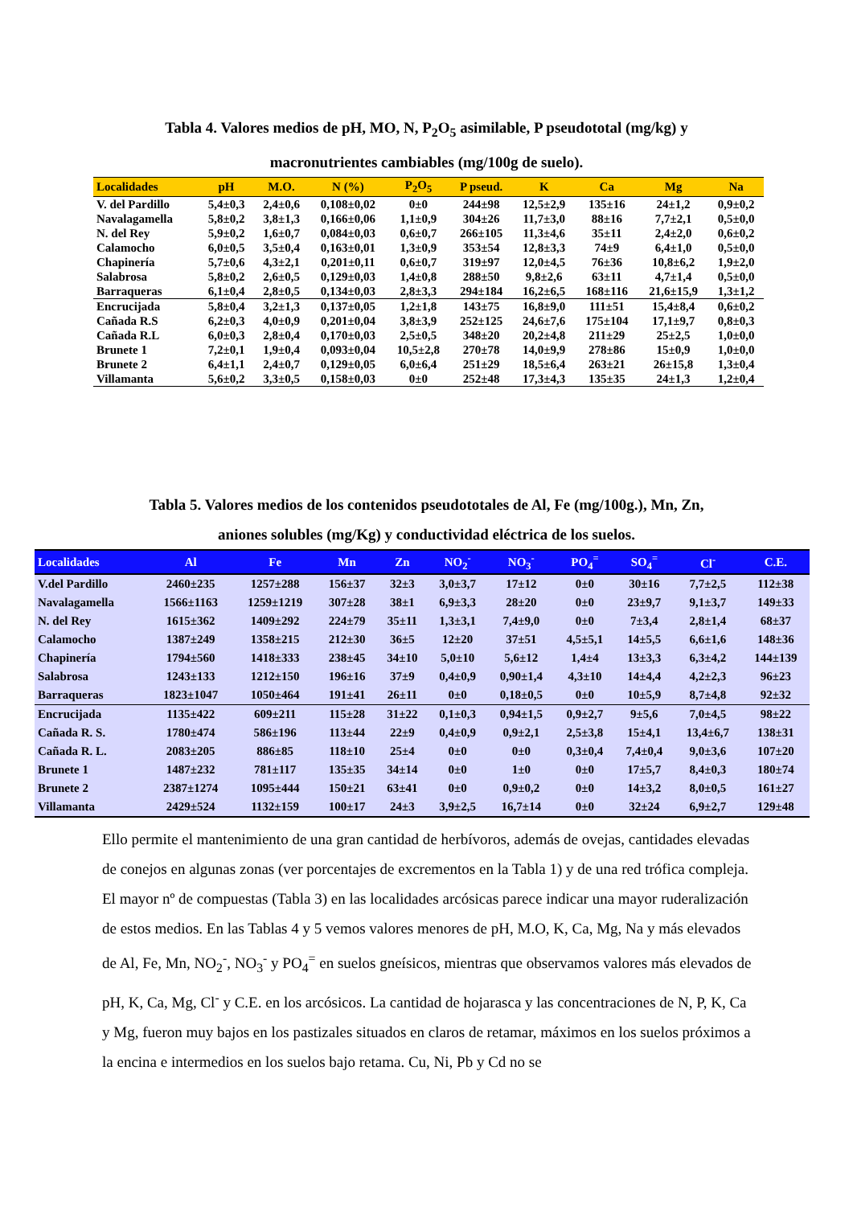Tabla 4. Valores medios de pH, MO, N, P<sub>2</sub>O<sub>5</sub> asimilable, P pseudototal (mg/kg) y
macronutrientes cambiables (mg/100g de suelo).
| Localidades | pH | M.O. | N (%) | P<sub>2</sub>O<sub>5</sub> | P pseud. | K | Ca | Mg | Na |
| --- | --- | --- | --- | --- | --- | --- | --- | --- | --- |
| V. del Pardillo | 5,4±0,3 | 2,4±0,6 | 0,108±0,02 | 0±0 | 244±98 | 12,5±2,9 | 135±16 | 24±1,2 | 0,9±0,2 |
| Navalagamella | 5,8±0,2 | 3,8±1,3 | 0,166±0,06 | 1,1±0,9 | 304±26 | 11,7±3,0 | 88±16 | 7,7±2,1 | 0,5±0,0 |
| N. del Rey | 5,9±0,2 | 1,6±0,7 | 0,084±0,03 | 0,6±0,7 | 266±105 | 11,3±4,6 | 35±11 | 2,4±2,0 | 0,6±0,2 |
| Calamocho | 6,0±0,5 | 3,5±0,4 | 0,163±0,01 | 1,3±0,9 | 353±54 | 12,8±3,3 | 74±9 | 6,4±1,0 | 0,5±0,0 |
| Chapinería | 5,7±0,6 | 4,3±2,1 | 0,201±0,11 | 0,6±0,7 | 319±97 | 12,0±4,5 | 76±36 | 10,8±6,2 | 1,9±2,0 |
| Salabrosa | 5,8±0,2 | 2,6±0,5 | 0,129±0,03 | 1,4±0,8 | 288±50 | 9,8±2,6 | 63±11 | 4,7±1,4 | 0,5±0,0 |
| Barraqueras | 6,1±0,4 | 2,8±0,5 | 0,134±0,03 | 2,8±3,3 | 294±184 | 16,2±6,5 | 168±116 | 21,6±15,9 | 1,3±1,2 |
| Encrucijada | 5,8±0,4 | 3,2±1,3 | 0,137±0,05 | 1,2±1,8 | 143±75 | 16,8±9,0 | 111±51 | 15,4±8,4 | 0,6±0,2 |
| Cañada R.S | 6,2±0,3 | 4,0±0,9 | 0,201±0,04 | 3,8±3,9 | 252±125 | 24,6±7,6 | 175±104 | 17,1±9,7 | 0,8±0,3 |
| Cañada R.L | 6,0±0,3 | 2,8±0,4 | 0,170±0,03 | 2,5±0,5 | 348±20 | 20,2±4,8 | 211±29 | 25±2,5 | 1,0±0,0 |
| Brunete 1 | 7,2±0,1 | 1,9±0,4 | 0,093±0,04 | 10,5±2,8 | 270±78 | 14,0±9,9 | 278±86 | 15±0,9 | 1,0±0,0 |
| Brunete 2 | 6,4±1,1 | 2,4±0,7 | 0,129±0,05 | 6,0±6,4 | 251±29 | 18,5±6,4 | 263±21 | 26±15,8 | 1,3±0,4 |
| Villamanta | 5,6±0,2 | 3,3±0,5 | 0,158±0,03 | 0±0 | 252±48 | 17,3±4,3 | 135±35 | 24±1,3 | 1,2±0,4 |
Tabla 5. Valores medios de los contenidos pseudototales de Al, Fe (mg/100g.), Mn, Zn,
aniones solubles (mg/Kg) y conductividad eléctrica de los suelos.
| Localidades | Al | Fe | Mn | Zn | NO<sub>2</sub><sup>-</sup> | NO<sub>3</sub><sup>-</sup> | PO<sub>4</sub><sup>=</sup> | SO<sub>4</sub><sup>=</sup> | Cl<sup>-</sup> | C.E. |
| --- | --- | --- | --- | --- | --- | --- | --- | --- | --- | --- |
| V.del Pardillo | 2460±235 | 1257±288 | 156±37 | 32±3 | 3,0±3,7 | 17±12 | 0±0 | 30±16 | 7,7±2,5 | 112±38 |
| Navalagamella | 1566±1163 | 1259±1219 | 307±28 | 38±1 | 6,9±3,3 | 28±20 | 0±0 | 23±9,7 | 9,1±3,7 | 149±33 |
| N. del Rey | 1615±362 | 1409±292 | 224±79 | 35±11 | 1,3±3,1 | 7,4±9,0 | 0±0 | 7±3,4 | 2,8±1,4 | 68±37 |
| Calamocho | 1387±249 | 1358±215 | 212±30 | 36±5 | 12±20 | 37±51 | 4,5±5,1 | 14±5,5 | 6,6±1,6 | 148±36 |
| Chapinería | 1794±560 | 1418±333 | 238±45 | 34±10 | 5,0±10 | 5,6±12 | 1,4±4 | 13±3,3 | 6,3±4,2 | 144±139 |
| Salabrosa | 1243±133 | 1212±150 | 196±16 | 37±9 | 0,4±0,9 | 0,90±1,4 | 4,3±10 | 14±4,4 | 4,2±2,3 | 96±23 |
| Barraqueras | 1823±1047 | 1050±464 | 191±41 | 26±11 | 0±0 | 0,18±0,5 | 0±0 | 10±5,9 | 8,7±4,8 | 92±32 |
| Encrucijada | 1135±422 | 609±211 | 115±28 | 31±22 | 0,1±0,3 | 0,94±1,5 | 0,9±2,7 | 9±5,6 | 7,0±4,5 | 98±22 |
| Cañada R. S. | 1780±474 | 586±196 | 113±44 | 22±9 | 0,4±0,9 | 0,9±2,1 | 2,5±3,8 | 15±4,1 | 13,4±6,7 | 138±31 |
| Cañada R. L. | 2083±205 | 886±85 | 118±10 | 25±4 | 0±0 | 0±0 | 0,3±0,4 | 7,4±0,4 | 9,0±3,6 | 107±20 |
| Brunete 1 | 1487±232 | 781±117 | 135±35 | 34±14 | 0±0 | 1±0 | 0±0 | 17±5,7 | 8,4±0,3 | 180±74 |
| Brunete 2 | 2387±1274 | 1095±444 | 150±21 | 63±41 | 0±0 | 0,9±0,2 | 0±0 | 14±3,2 | 8,0±0,5 | 161±27 |
| Villamanta | 2429±524 | 1132±159 | 100±17 | 24±3 | 3,9±2,5 | 16,7±14 | 0±0 | 32±24 | 6,9±2,7 | 129±48 |
Ello permite el mantenimiento de una gran cantidad de herbívoros, además de ovejas, cantidades elevadas de conejos en algunas zonas (ver porcentajes de excrementos en la Tabla 1) y de una red trófica compleja. El mayor nº de compuestas (Tabla 3) en las localidades arcósicas parece indicar una mayor ruderalización de estos medios. En las Tablas 4 y 5 vemos valores menores de pH, M.O, K, Ca, Mg, Na y más elevados de Al, Fe, Mn, NO<sub>2</sub><sup>-</sup>, NO<sub>3</sub><sup>-</sup> y PO<sub>4</sub><sup>=</sup> en suelos gneísicos, mientras que observamos valores más elevados de pH, K, Ca, Mg, Cl<sup>-</sup> y C.E. en los arcósicos. La cantidad de hojarasca y las concentraciones de N, P, K, Ca y Mg, fueron muy bajos en los pastizales situados en claros de retamar, máximos en los suelos próximos a la encina e intermedios en los suelos bajo retama. Cu, Ni, Pb y Cd no se